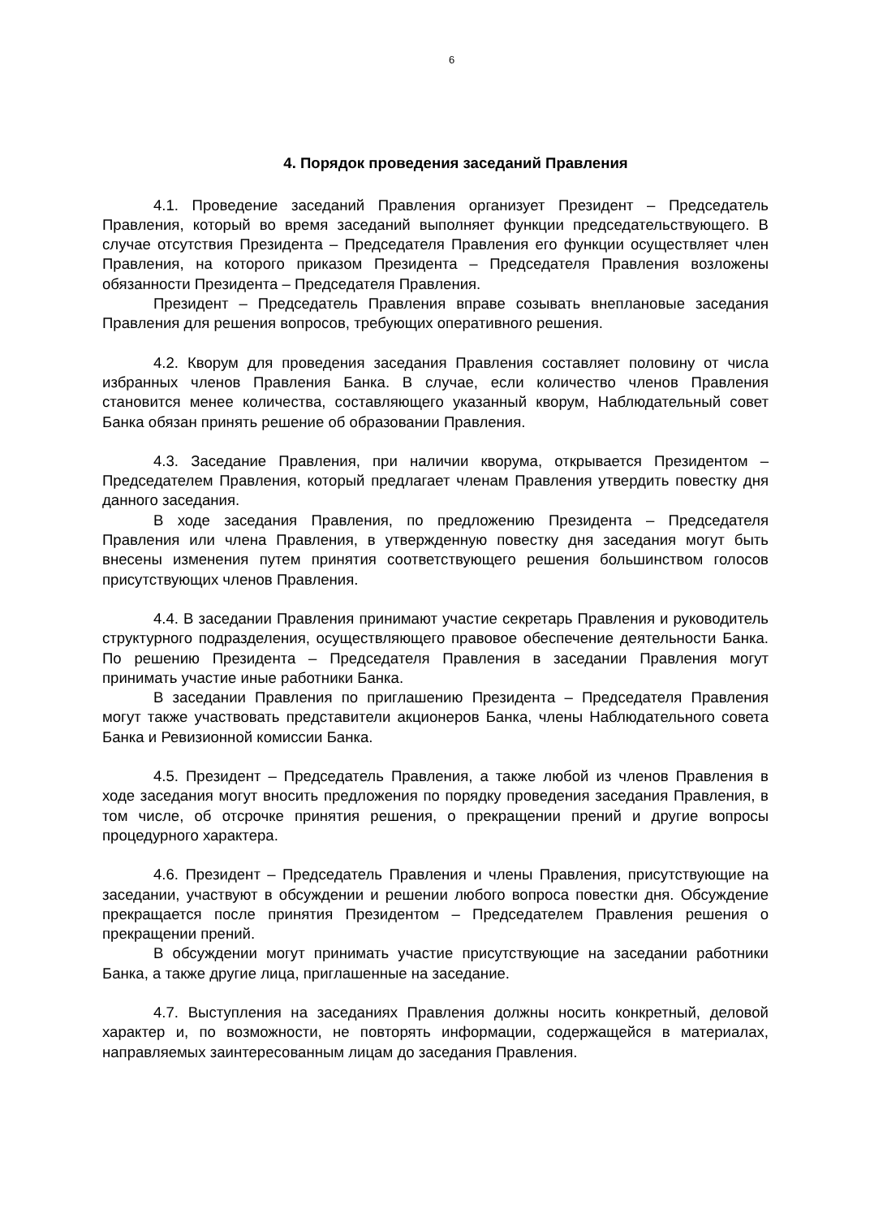6
4. Порядок проведения заседаний Правления
4.1. Проведение заседаний Правления организует Президент – Председатель Правления, который во время заседаний выполняет функции председательствующего. В случае отсутствия Президента – Председателя Правления его функции осуществляет член Правления, на которого приказом Президента – Председателя Правления возложены обязанности Президента – Председателя Правления.
Президент – Председатель Правления вправе созывать внеплановые заседания Правления для решения вопросов, требующих оперативного решения.
4.2. Кворум для проведения заседания Правления составляет половину от числа избранных членов Правления Банка. В случае, если количество членов Правления становится менее количества, составляющего указанный кворум, Наблюдательный совет Банка обязан принять решение об образовании Правления.
4.3. Заседание Правления, при наличии кворума, открывается Президентом – Председателем Правления, который предлагает членам Правления утвердить повестку дня данного заседания.
В ходе заседания Правления, по предложению Президента – Председателя Правления или члена Правления, в утвержденную повестку дня заседания могут быть внесены изменения путем принятия соответствующего решения большинством голосов присутствующих членов Правления.
4.4. В заседании Правления принимают участие секретарь Правления и руководитель структурного подразделения, осуществляющего правовое обеспечение деятельности Банка. По решению Президента – Председателя Правления в заседании Правления могут принимать участие иные работники Банка.
В заседании Правления по приглашению Президента – Председателя Правления могут также участвовать представители акционеров Банка, члены Наблюдательного совета Банка и Ревизионной комиссии Банка.
4.5. Президент – Председатель Правления, а также любой из членов Правления в ходе заседания могут вносить предложения по порядку проведения заседания Правления, в том числе, об отсрочке принятия решения, о прекращении прений и другие вопросы процедурного характера.
4.6. Президент – Председатель Правления и члены Правления, присутствующие на заседании, участвуют в обсуждении и решении любого вопроса повестки дня. Обсуждение прекращается после принятия Президентом – Председателем Правления решения о прекращении прений.
В обсуждении могут принимать участие присутствующие на заседании работники Банка, а также другие лица, приглашенные на заседание.
4.7. Выступления на заседаниях Правления должны носить конкретный, деловой характер и, по возможности, не повторять информации, содержащейся в материалах, направляемых заинтересованным лицам до заседания Правления.